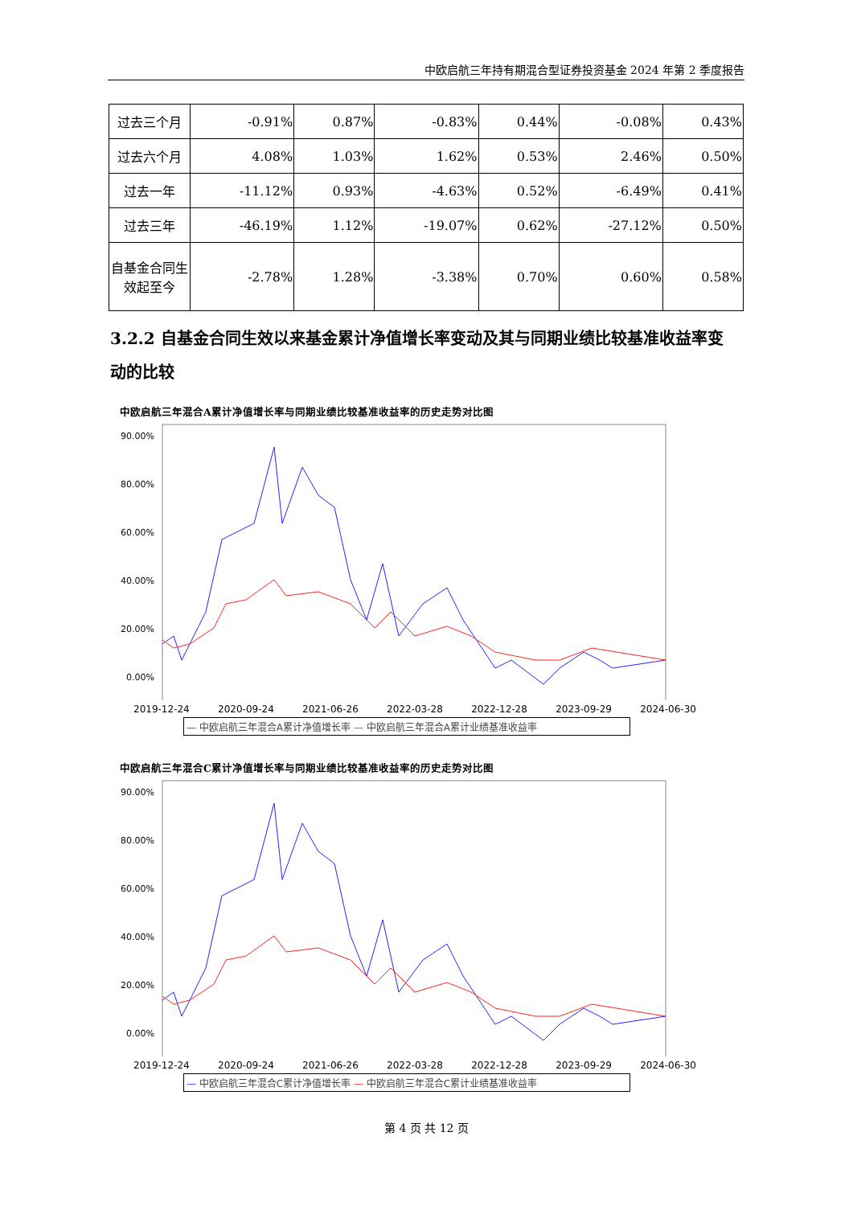中欧启航三年持有期混合型证券投资基金 2024 年第 2 季度报告
| 过去三个月 | -0.91% | 0.87% | -0.83% | 0.44% | -0.08% | 0.43% |
| 过去六个月 | 4.08% | 1.03% | 1.62% | 0.53% | 2.46% | 0.50% |
| 过去一年 | -11.12% | 0.93% | -4.63% | 0.52% | -6.49% | 0.41% |
| 过去三年 | -46.19% | 1.12% | -19.07% | 0.62% | -27.12% | 0.50% |
| 自基金合同生效起至今 | -2.78% | 1.28% | -3.38% | 0.70% | 0.60% | 0.58% |
3.2.2 自基金合同生效以来基金累计净值增长率变动及其与同期业绩比较基准收益率变动的比较
中欧启航三年混合A累计净值增长率与同期业绩比较基准收益率的历史走势对比图
90.00%
80.00%
60.00%
40.00%
20.00%
0.00%
2019-12-24 2020-09-24 2021-06-26 2022-03-28 2022-12-28 2023-09-29 2024-06-30
— 中欧启航三年混合A累计净值增长率 — 中欧启航三年混合A累计业绩基准收益率
中欧启航三年混合C累计净值增长率与同期业绩比较基准收益率的历史走势对比图
90.00%
80.00%
60.00%
40.00%
20.00%
0.00%
2019-12-24 2020-09-24 2021-06-26 2022-03-28 2022-12-28 2023-09-29 2024-06-30
— 中欧启航三年混合C累计净值增长率 — 中欧启航三年混合C累计业绩基准收益率
第 4 页 共 12 页